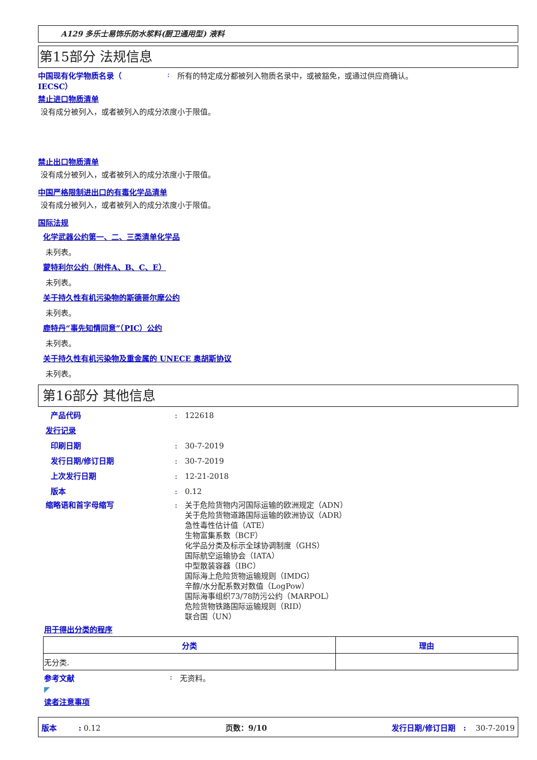A129 多乐士易饰乐防水浆料(厨卫通用型) 液料
第15部分 法规信息
中国现有化学物质名录（
IECSC）
: 所有的特定成分都被列入物质名录中，或被豁免，或通过供应商确认。
禁止进口物质清单
没有成分被列入，或者被列入的成分浓度小于限值。
禁止出口物质清单
没有成分被列入，或者被列入的成分浓度小于限值。
中国严格限制进出口的有毒化学品清单
没有成分被列入，或者被列入的成分浓度小于限值。
国际法规
化学武器公约第一、二、三类清单化学品
未列表。
蒙特利尔公约（附件A、B、C、E）
未列表。
关于持久性有机污染物的斯德哥尔摩公约
未列表。
鹿特丹“事先知情同意”（PIC）公约
未列表。
关于持久性有机污染物及重金属的 UNECE 奥胡斯协议
未列表。
第16部分 其他信息
产品代码 : 122618
发行记录
印刷日期 : 30-7-2019
发行日期/修订日期 : 30-7-2019
上次发行日期 : 12-21-2018
版本 : 0.12
缩略语和首字母缩写 : 关于危险货物内河国际运输的欧洲规定（ADN）
关于危险货物道路国际运输的欧洲协议（ADR）
急性毒性估计值（ATE）
生物富集系数（BCF）
化学品分类及标示全球协调制度（GHS）
国际航空运输协会（IATA）
中型散装容器（IBC）
国际海上危险货物运输规则（IMDG）
辛醇/水分配系数对数值（LogPow）
国际海事组织73/78防污公约（MARPOL）
危险货物铁路国际运输规则（RID）
联合国（UN）
用于得出分类的程序
| 分类 | 理由 |
| --- | --- |
| 无分类. | |
参考文献 : 无资料。
◤
读者注意事项
版本 : 0.12 页数：9/10 发行日期/修订日期 : 30-7-2019